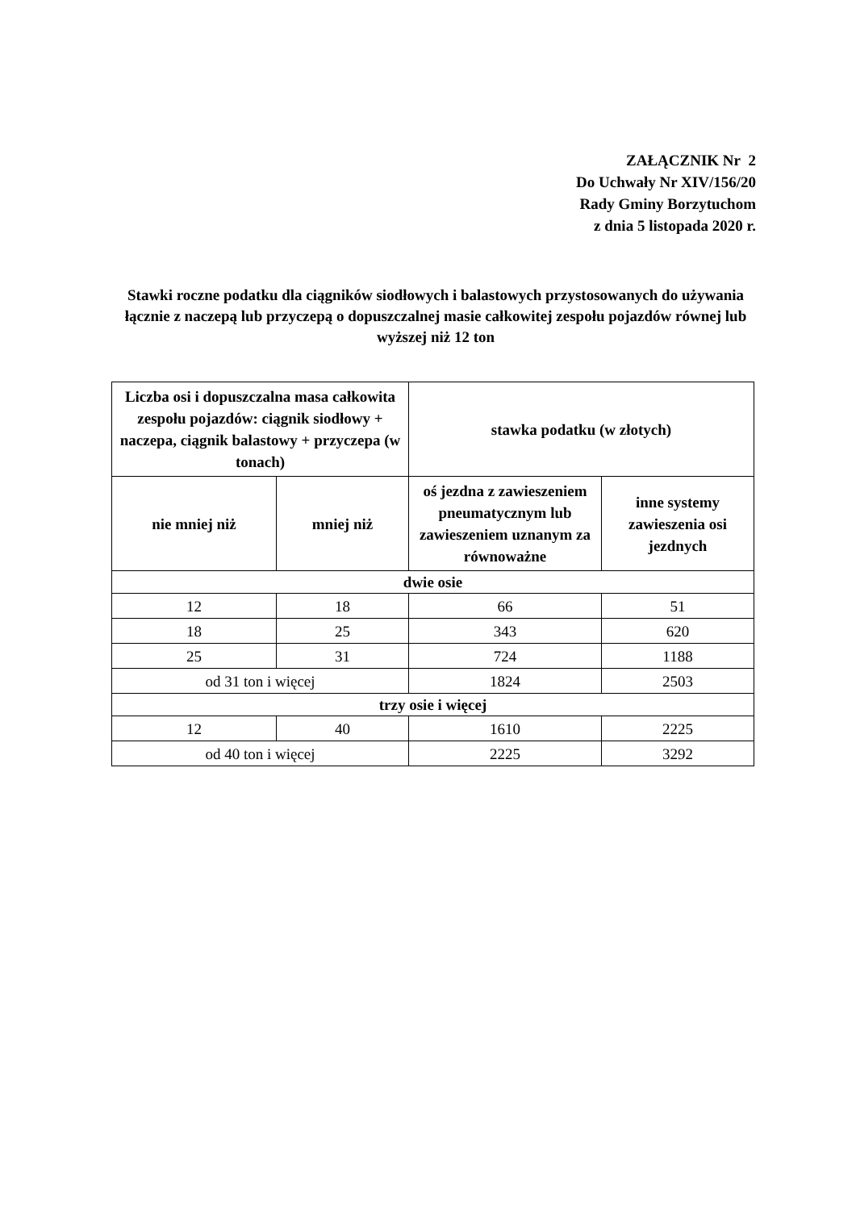ZAŁĄCZNIK Nr 2
Do Uchwały Nr XIV/156/20
Rady Gminy Borzytuchom
z dnia 5 listopada 2020 r.
Stawki roczne podatku dla ciągników siodłowych i balastowych przystosowanych do używania łącznie z naczepą lub przyczepą o dopuszczalnej masie całkowitej zespołu pojazdów równej lub wyższej niż 12 ton
| Liczba osi i dopuszczalna masa całkowita zespołu pojazdów: ciągnik siodłowy + naczepa, ciągnik balastowy + przyczepa (w tonach) | | stawka podatku (w złotych) | |
| --- | --- | --- | --- |
| nie mniej niż | mniej niż | oś jezdna z zawieszeniem pneumatycznym lub zawieszeniem uznanym za równoważne | inne systemy zawieszenia osi jezdnych |
| dwie osie | | | |
| 12 | 18 | 66 | 51 |
| 18 | 25 | 343 | 620 |
| 25 | 31 | 724 | 1188 |
| od 31 ton i więcej | | 1824 | 2503 |
| trzy osie i więcej | | | |
| 12 | 40 | 1610 | 2225 |
| od 40 ton i więcej | | 2225 | 3292 |